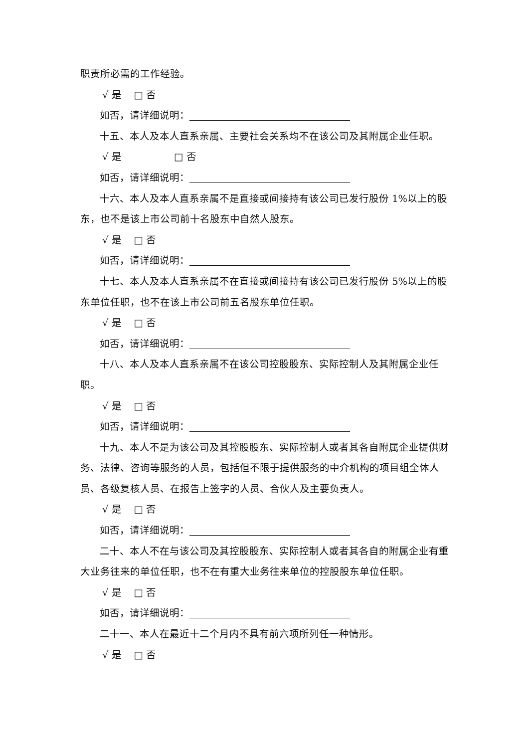职责所必需的工作经验。
√ 是 □ 否
如否，请详细说明：
十五、本人及本人直系亲属、主要社会关系均不在该公司及其附属企业任职。
√ 是 □ 否
如否，请详细说明：
十六、本人及本人直系亲属不是直接或间接持有该公司已发行股份 1%以上的股东，也不是该上市公司前十名股东中自然人股东。
√ 是 □ 否
如否，请详细说明：
十七、本人及本人直系亲属不在直接或间接持有该公司已发行股份 5%以上的股东单位任职，也不在该上市公司前五名股东单位任职。
√ 是 □ 否
如否，请详细说明：
十八、本人及本人直系亲属不在该公司控股股东、实际控制人及其附属企业任职。
√ 是 □ 否
如否，请详细说明：
十九、本人不是为该公司及其控股股东、实际控制人或者其各自附属企业提供财务、法律、咨询等服务的人员，包括但不限于提供服务的中介机构的项目组全体人员、各级复核人员、在报告上签字的人员、合伙人及主要负责人。
√ 是 □ 否
如否，请详细说明：
二十、本人不在与该公司及其控股股东、实际控制人或者其各自的附属企业有重大业务往来的单位任职，也不在有重大业务往来单位的控股股东单位任职。
√ 是 □ 否
如否，请详细说明：
二十一、本人在最近十二个月内不具有前六项所列任一种情形。
√ 是 □ 否